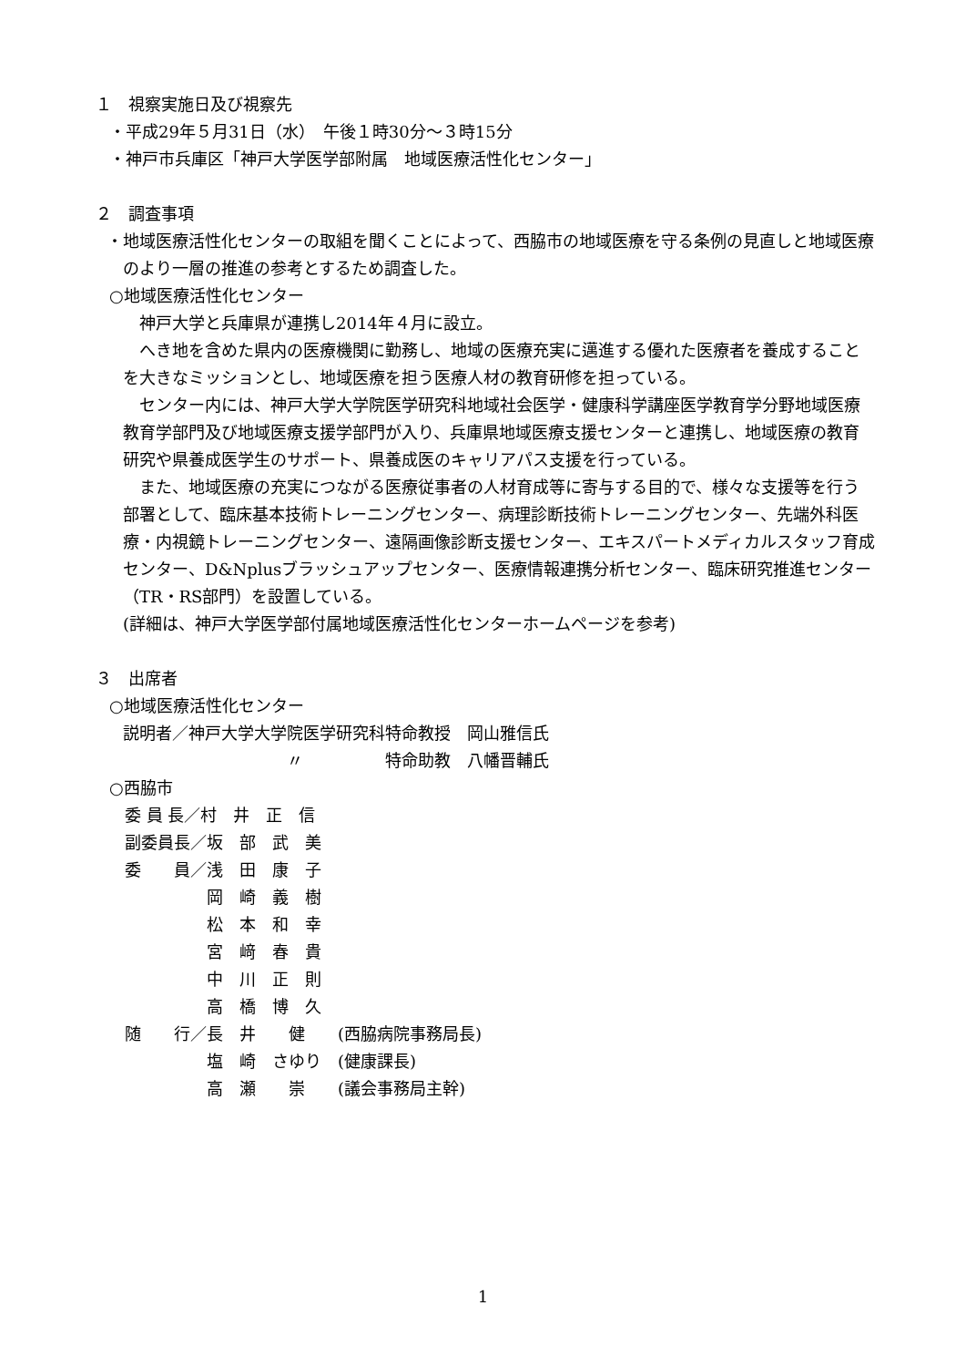１　視察実施日及び視察先
・平成29年５月31日（水）　午後１時30分～３時15分
・神戸市兵庫区「神戸大学医学部附属　地域医療活性化センター」
２　調査事項
・地域医療活性化センターの取組を聞くことによって、西脇市の地域医療を守る条例の見直しと地域医療のより一層の推進の参考とするため調査した。
○地域医療活性化センター
　神戸大学と兵庫県が連携し2014年４月に設立。
　へき地を含めた県内の医療機関に勤務し、地域の医療充実に邁進する優れた医療者を養成することを大きなミッションとし、地域医療を担う医療人材の教育研修を担っている。
　センター内には、神戸大学大学院医学研究科地域社会医学・健康科学講座医学教育学分野地域医療教育学部門及び地域医療支援学部門が入り、兵庫県地域医療支援センターと連携し、地域医療の教育研究や県養成医学生のサポート、県養成医のキャリアパス支援を行っている。
　また、地域医療の充実につながる医療従事者の人材育成等に寄与する目的で、様々な支援等を行う部署として、臨床基本技術トレーニングセンター、病理診断技術トレーニングセンター、先端外科医療・内視鏡トレーニングセンター、遠隔画像診断支援センター、エキスパートメディカルスタッフ育成センター、D&Nplusブラッシュアップセンター、医療情報連携分析センター、臨床研究推進センター（TR・RS部門）を設置している。
(詳細は、神戸大学医学部付属地域医療活性化センターホームページを参考)
３　出席者
○地域医療活性化センター
説明者／神戸大学大学院医学研究科特命教授　岡山雅信氏
　　　　　　　　　　〃　　　　　特命助教　八幡晋輔氏
○西脇市
| 委 員 長／村 井 正 信 |
| 副委員長／坂 部 武 美 |
| 委 員／浅 田 康 子 |
| 岡 崎 義 樹 |
| 松 本 和 幸 |
| 宮 﨑 春 貴 |
| 中 川 正 則 |
| 高 橋 博 久 |
| 随 行／長 井 健 (西脇病院事務局長) |
| 塩 崎 さゆり (健康課長) |
| 高 瀬 崇 (議会事務局主幹) |
1